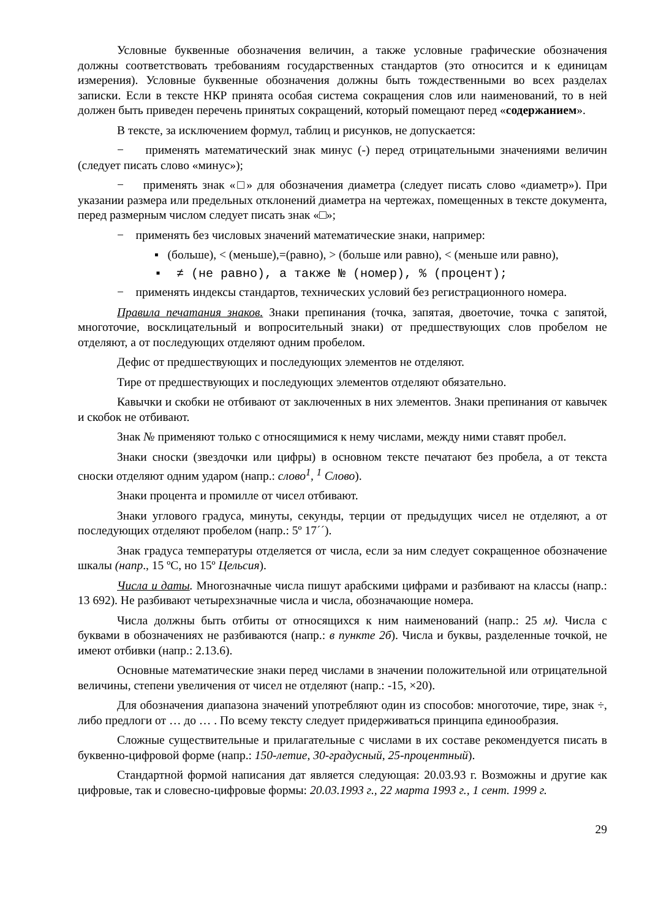Условные буквенные обозначения величин, а также условные графические обозначения должны соответствовать требованиям государственных стандартов (это относится и к единицам измерения). Условные буквенные обозначения должны быть тождественными во всех разделах записки. Если в тексте НКР принята особая система сокращения слов или наименований, то в ней должен быть приведен перечень принятых сокращений, который помещают перед «содержанием».
В тексте, за исключением формул, таблиц и рисунков, не допускается:
− применять математический знак минус (-) перед отрицательными значениями величин (следует писать слово «минус»);
− применять знак «□» для обозначения диаметра (следует писать слово «диаметр»). При указании размера или предельных отклонений диаметра на чертежах, помещенных в тексте документа, перед размерным числом следует писать знак «□»;
− применять без числовых значений математические знаки, например:
▪ (больше), < (меньше),=(равно), > (больше или равно), < (меньше или равно),
▪ ≠ (не равно), а также № (номер), % (процент);
− применять индексы стандартов, технических условий без регистрационного номера.
Правила печатания знаков. Знаки препинания (точка, запятая, двоеточие, точка с запятой, многоточие, восклицательный и вопросительный знаки) от предшествующих слов пробелом не отделяют, а от последующих отделяют одним пробелом.
Дефис от предшествующих и последующих элементов не отделяют.
Тире от предшествующих и последующих элементов отделяют обязательно.
Кавычки и скобки не отбивают от заключенных в них элементов. Знаки препинания от кавычек и скобок не отбивают.
Знак № применяют только с относящимися к нему числами, между ними ставят пробел.
Знаки сноски (звездочки или цифры) в основном тексте печатают без пробела, а от текста сноски отделяют одним ударом (напр.: слово<sup>1</sup>, <sup>1</sup> Слово).
Знаки процента и промилле от чисел отбивают.
Знаки углового градуса, минуты, секунды, терции от предыдущих чисел не отделяют, а от последующих отделяют пробелом (напр.: 5º 17´´).
Знак градуса температуры отделяется от числа, если за ним следует сокращенное обозначение шкалы (напр., 15 ºС, но 15º Цельсия).
Числа и даты. Многозначные числа пишут арабскими цифрами и разбивают на классы (напр.: 13 692). Не разбивают четырехзначные числа и числа, обозначающие номера.
Числа должны быть отбиты от относящихся к ним наименований (напр.: 25 м). Числа с буквами в обозначениях не разбиваются (напр.: в пункте 2б). Числа и буквы, разделенные точкой, не имеют отбивки (напр.: 2.13.6).
Основные математические знаки перед числами в значении положительной или отрицательной величины, степени увеличения от чисел не отделяют (напр.: -15, ×20).
Для обозначения диапазона значений употребляют один из способов: многоточие, тире, знак ÷, либо предлоги от … до … . По всему тексту следует придерживаться принципа единообразия.
Сложные существительные и прилагательные с числами в их составе рекомендуется писать в буквенно-цифровой форме (напр.: 150-летие, 30-градусный, 25-процентный).
Стандартной формой написания дат является следующая: 20.03.93 г. Возможны и другие как цифровые, так и словесно-цифровые формы: 20.03.1993 г., 22 марта 1993 г., 1 сент. 1999 г.
29